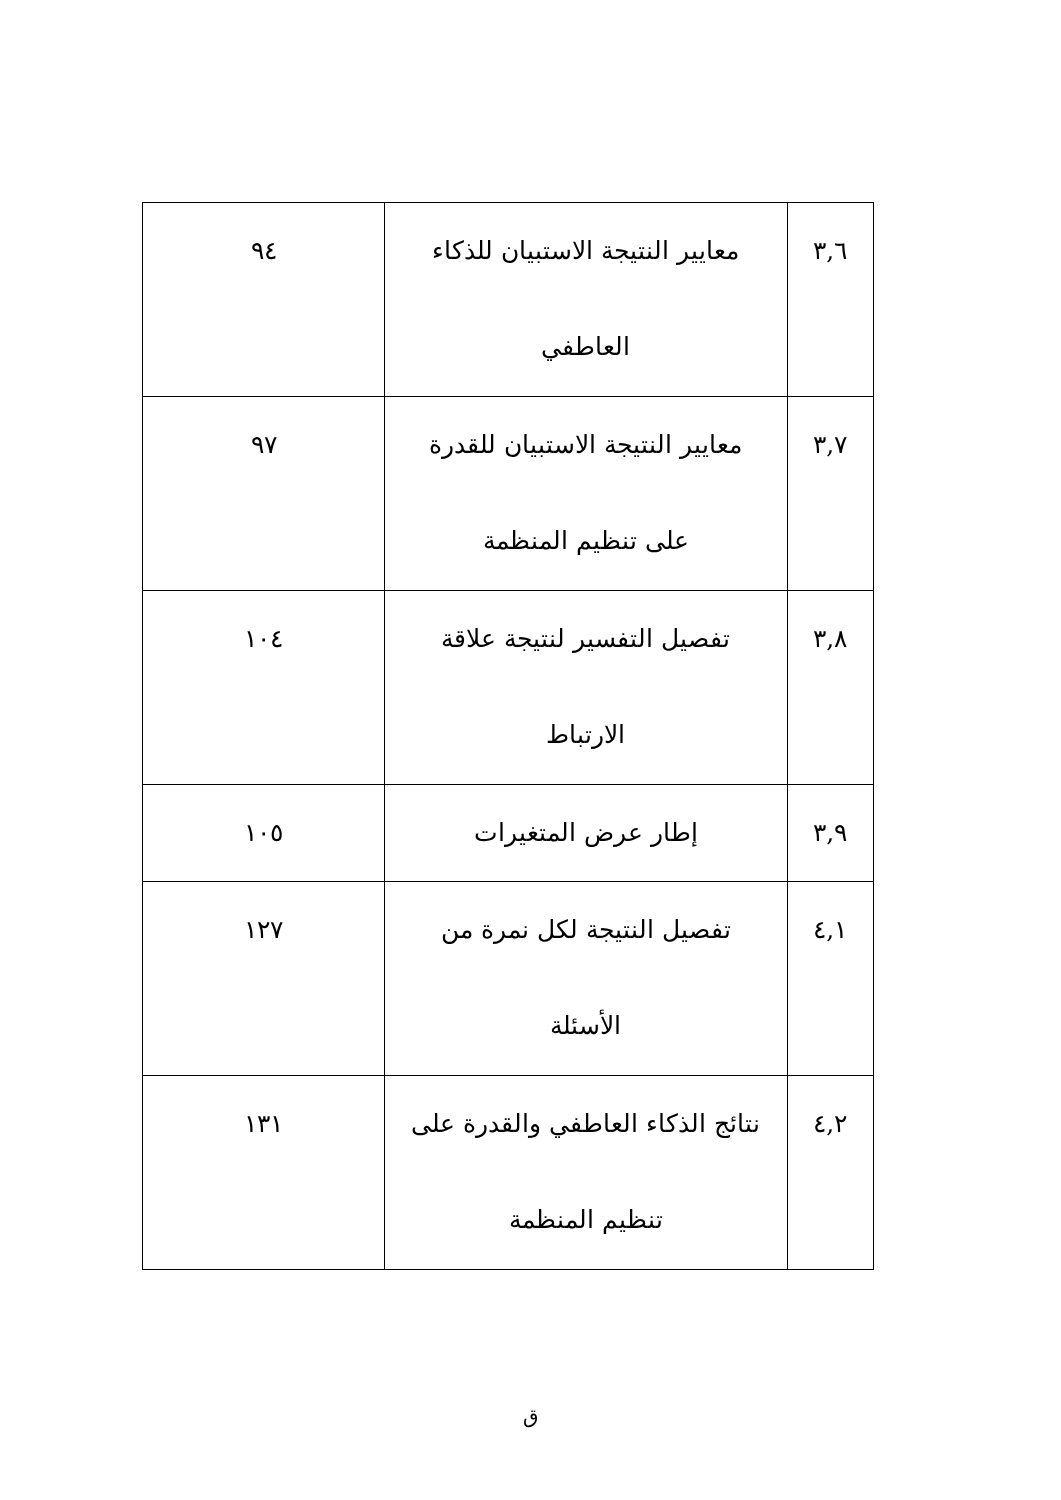| ٣,٦ | معايير النتيجة الاستبيان للذكاء العاطفي | ٩٤ |
| ٣,٧ | معايير النتيجة الاستبيان للقدرة على تنظيم المنظمة | ٩٧ |
| ٣,٨ | تفصيل التفسير لنتيجة علاقة الارتباط | ١٠٤ |
| ٣,٩ | إطار عرض المتغيرات | ١٠٥ |
| ٤,١ | تفصيل النتيجة لكل نمرة من الأسئلة | ١٢٧ |
| ٤,٢ | نتائج الذكاء العاطفي والقدرة على تنظيم المنظمة | ١٣١ |
ق